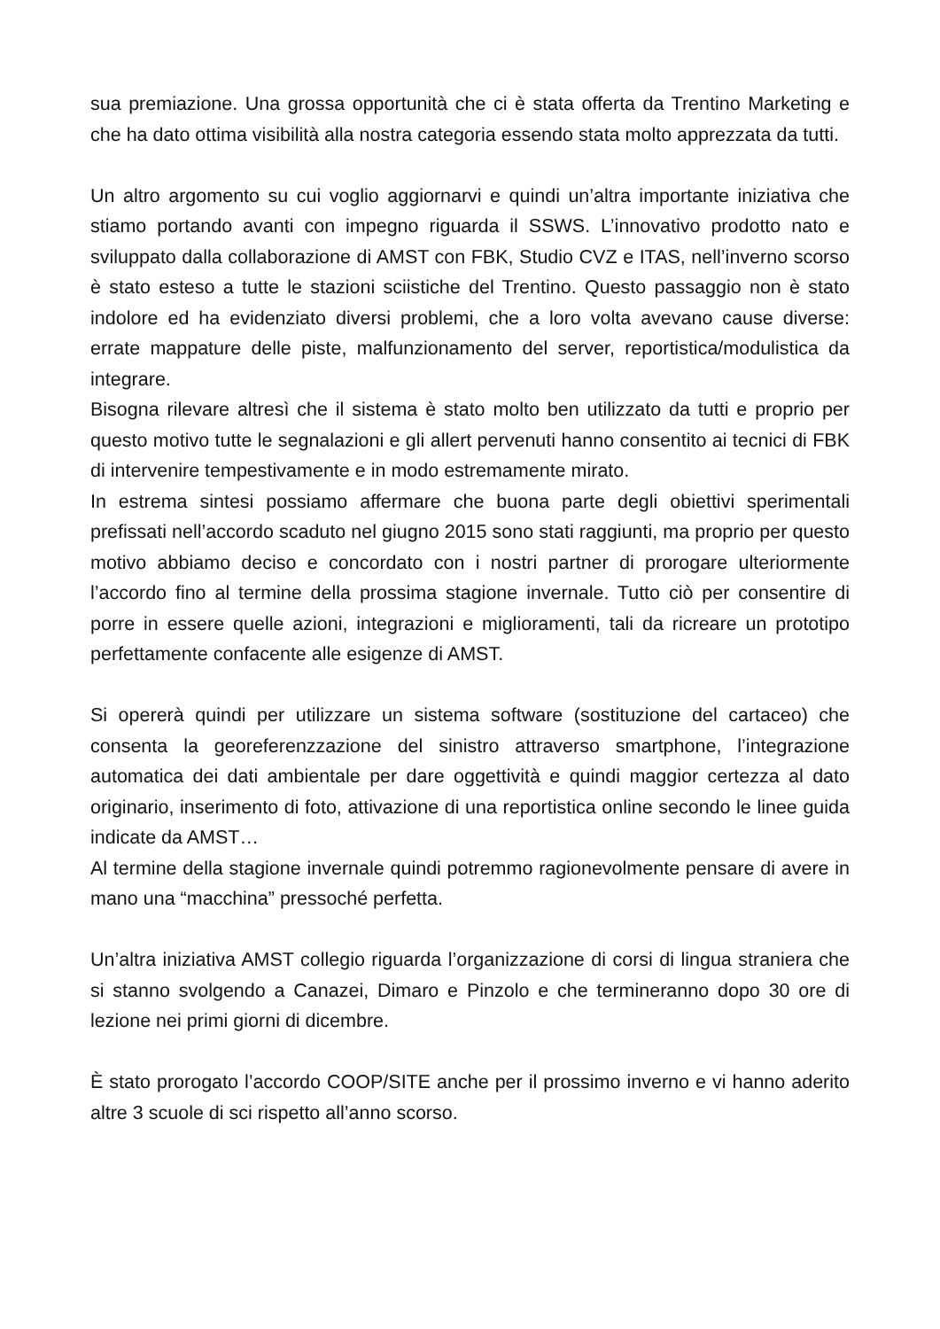sua premiazione. Una grossa opportunità che ci è stata offerta da Trentino Marketing e che ha dato ottima visibilità alla nostra categoria essendo stata molto apprezzata da tutti.
Un altro argomento su cui voglio aggiornarvi e quindi un’altra importante iniziativa che stiamo portando avanti con impegno riguarda il SSWS. L’innovativo prodotto nato e sviluppato dalla collaborazione di AMST con FBK, Studio CVZ e ITAS, nell’inverno scorso è stato esteso a tutte le stazioni sciistiche del Trentino. Questo passaggio non è stato indolore ed ha evidenziato diversi problemi, che a loro volta avevano cause diverse: errate mappature delle piste, malfunzionamento del server, reportistica/modulistica da integrare.
Bisogna rilevare altresì che il sistema è stato molto ben utilizzato da tutti e proprio per questo motivo tutte le segnalazioni e gli allert pervenuti hanno consentito ai tecnici di FBK di intervenire tempestivamente e in modo estremamente mirato.
In estrema sintesi possiamo affermare che buona parte degli obiettivi sperimentali prefissati nell’accordo scaduto nel giugno 2015 sono stati raggiunti, ma proprio per questo motivo abbiamo deciso e concordato con i nostri partner di prorogare ulteriormente l’accordo fino al termine della prossima stagione invernale. Tutto ciò per consentire di porre in essere quelle azioni, integrazioni e miglioramenti, tali da ricreare un prototipo perfettamente confacente alle esigenze di AMST.
Si opererà quindi per utilizzare un sistema software (sostituzione del cartaceo) che consenta la georeferenzzazione del sinistro attraverso smartphone, l’integrazione automatica dei dati ambientale per dare oggettività e quindi maggior certezza al dato originario, inserimento di foto, attivazione di una reportistica online secondo le linee guida indicate da AMST…
Al termine della stagione invernale quindi potremmo ragionevolmente pensare di avere in mano una “macchina” pressoché perfetta.
Un’altra iniziativa AMST collegio riguarda l’organizzazione di corsi di lingua straniera che si stanno svolgendo a Canazei, Dimaro e Pinzolo e che termineranno dopo 30 ore di lezione nei primi giorni di dicembre.
È stato prorogato l’accordo COOP/SITE anche per il prossimo inverno e vi hanno aderito altre 3 scuole di sci rispetto all’anno scorso.